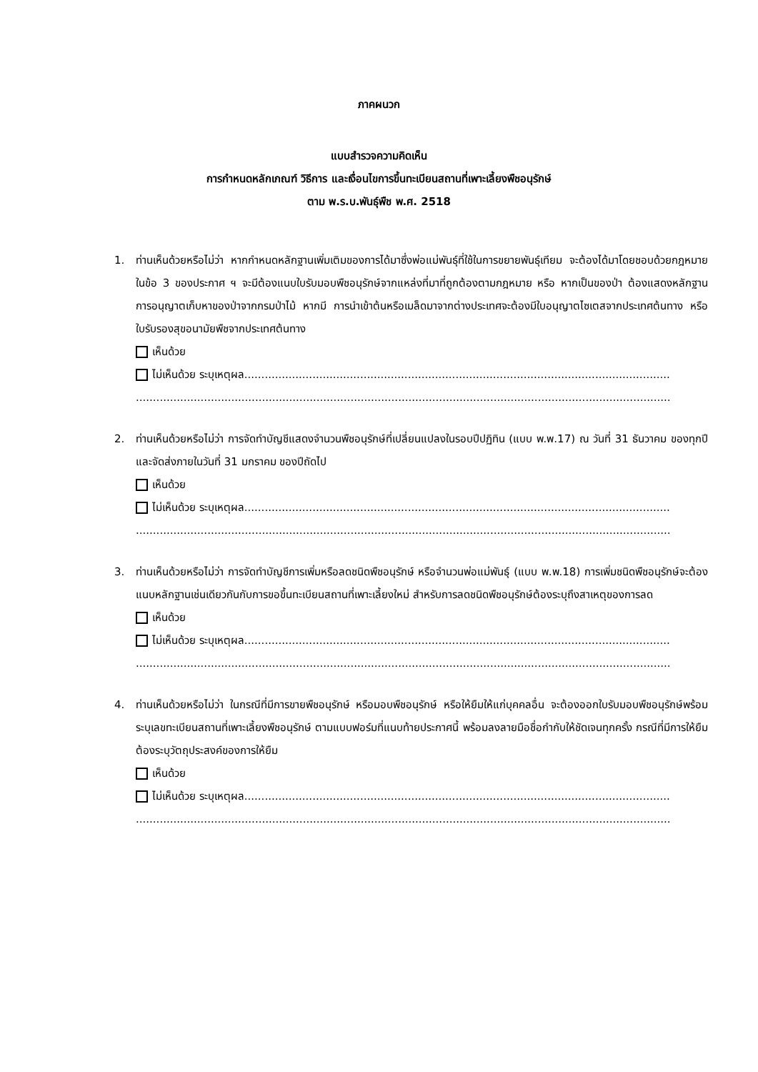ภาคผนวก
แบบสำรวจความคิดเห็น
การกำหนดหลักเกณฑ์ วิธีการ และเงื่อนไขการขึ้นทะเบียนสถานที่เพาะเลี้ยงพืชอนุรักษ์
ตาม พ.ร.บ.พันธุ์พืช พ.ศ. 2518
1. ท่านเห็นด้วยหรือไม่ว่า หากกำหนดหลักฐานเพิ่มเติมของการได้มาซึ่งพ่อแม่พันธุ์ที่ใช้ในการขยายพันธุ์เทียม จะต้องได้มาโดยชอบด้วยกฎหมายในข้อ 3 ของประกาศ ฯ จะมีต้องแนบใบรับมอบพืชอนุรักษ์จากแหล่งที่มาที่ถูกต้องตามกฎหมาย หรือ หากเป็นของป่า ต้องแสดงหลักฐานการอนุญาตเก็บหาของป่าจากกรมป่าไม้ หากมี การนำเข้าต้นหรือเมล็ดมาจากต่างประเทศจะต้องมีใบอนุญาตไซเตสจากประเทศต้นทาง หรือใบรับรองสุขอนามัยพืชจากประเทศต้นทาง
เห็นด้วย
ไม่เห็นด้วย ระบุเหตุผล.............................................................................................................................
.............................................................................................................................................................
2. ท่านเห็นด้วยหรือไม่ว่า การจัดทำบัญชีแสดงจำนวนพืชอนุรักษ์ที่เปลี่ยนแปลงในรอบปีปฏิทิน (แบบ พ.พ.17) ณ วันที่ 31 ธันวาคม ของทุกปี และจัดส่งภายในวันที่ 31 มกราคม ของปีถัดไป
เห็นด้วย
ไม่เห็นด้วย ระบุเหตุผล.............................................................................................................................
.............................................................................................................................................................
3. ท่านเห็นด้วยหรือไม่ว่า การจัดทำบัญชีการเพิ่มหรือลดชนิดพืชอนุรักษ์ หรือจำนวนพ่อแม่พันธุ์ (แบบ พ.พ.18) การเพิ่มชนิดพืชอนุรักษ์จะต้องแนบหลักฐานเช่นเดียวกันกับการขอขึ้นทะเบียนสถานที่เพาะเลี้ยงใหม่ สำหรับการลดชนิดพืชอนุรักษ์ต้องระบุถึงสาเหตุของการลด
เห็นด้วย
ไม่เห็นด้วย ระบุเหตุผล.............................................................................................................................
.............................................................................................................................................................
4. ท่านเห็นด้วยหรือไม่ว่า ในกรณีที่มีการขายพืชอนุรักษ์ หรือมอบพืชอนุรักษ์ หรือให้ยืมให้แก่บุคคลอื่น จะต้องออกใบรับมอบพืชอนุรักษ์พร้อมระบุเลขทะเบียนสถานที่เพาะเลี้ยงพืชอนุรักษ์ ตามแบบฟอร์มที่แนบท้ายประกาศนี้ พร้อมลงลายมือชื่อกำกับให้ชัดเจนทุกครั้ง กรณีที่มีการให้ยืมต้องระบุวัตถุประสงค์ของการให้ยืม
เห็นด้วย
ไม่เห็นด้วย ระบุเหตุผล.............................................................................................................................
.............................................................................................................................................................